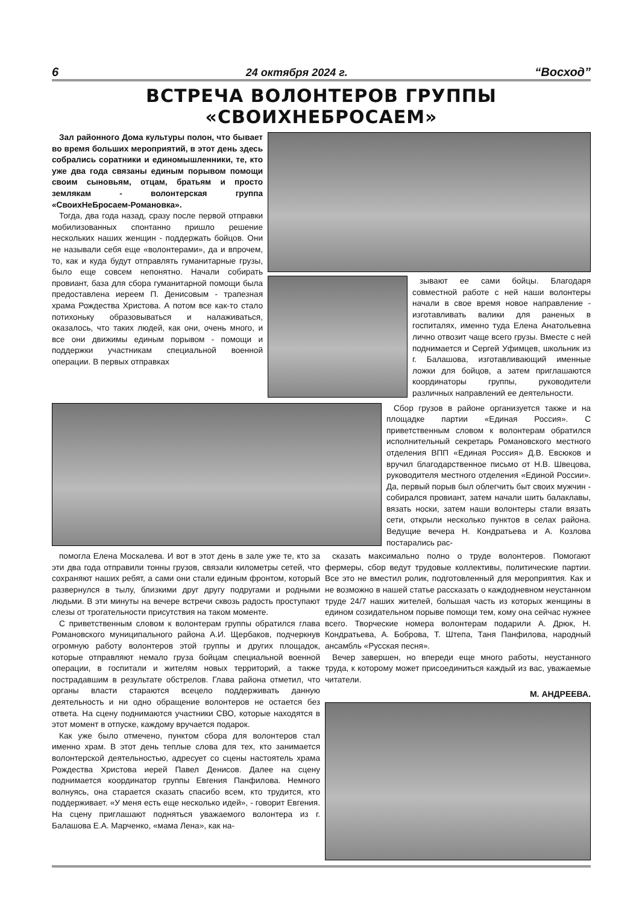6 24 октября 2024 г. “Восход”
ВСТРЕЧА ВОЛОНТЕРОВ ГРУППЫ «СВОИХНЕБРОСАЕМ»
Зал районного Дома культуры полон, что бывает во время больших мероприятий, в этот день здесь собрались соратники и единомышленники, те, кто уже два года связаны единым порывом помощи своим сыновьям, отцам, братьям и просто землякам - волонтерская группа «СвоихНеБросаем-Романовка».
Тогда, два года назад, сразу после первой отправки мобилизованных спонтанно пришло решение нескольких наших женщин - поддержать бойцов. Они не называли себя еще «волонтерами», да и впрочем, то, как и куда будут отправлять гуманитарные грузы, было еще совсем непонятно. Начали собирать провиант, база для сбора гуманитарной помощи была предоставлена иереем П. Денисовым - трапезная храма Рождества Христова. А потом все как-то стало потихоньку образовываться и налаживаться, оказалось, что таких людей, как они, очень много, и все они движимы единым порывом - помощи и поддержки участникам специальной военной операции. В первых отправках
зывают ее сами бойцы. Благодаря совместной работе с ней наши волонтеры начали в свое время новое направление - изготавливать валики для раненых в госпиталях, именно туда Елена Анатольевна лично отвозит чаще всего грузы. Вместе с ней поднимается и Сергей Уфимцев, школьник из г. Балашова, изготавливающий именные ложки для бойцов, а затем приглашаются координаторы группы, руководители различных направлений ее деятельности.
Сбор грузов в районе организуется также и на площадке партии «Единая Россия». С приветственным словом к волонтерам обратился исполнительный секретарь Романовского местного отделения ВПП «Единая Россия» Д.В. Евсюков и вручил благодарственное письмо от Н.В. Швецова, руководителя местного отделения «Единой России». Да, первый порыв был облегчить быт своих мужчин - собирался провиант, затем начали шить балаклавы, вязать носки, затем наши волонтеры стали вязать сети, открыли несколько пунктов в селах района. Ведущие вечера Н. Кондратьева и А. Козлова постарались рас-
помогла Елена Москалева. И вот в этот день в зале уже те, кто за эти два года отправили тонны грузов, связали километры сетей, что сохраняют наших ребят, а сами они стали единым фронтом, который развернулся в тылу, близкими друг другу подругами и родными людьми. В эти минуты на вечере встречи сквозь радость проступают слезы от трогательности присутствия на таком моменте.
С приветственным словом к волонтерам группы обратился глава Романовского муниципального района А.И. Щербаков, подчеркнув огромную работу волонтеров этой группы и других площадок, которые отправляют немало груза бойцам специальной военной операции, в госпитали и жителям новых территорий, а также пострадавшим в результате обстрелов. Глава района отметил, что органы власти стараются всецело поддерживать данную деятельность и ни одно обращение волонтеров не остается без ответа. На сцену поднимаются участники СВО, которые находятся в этот момент в отпуске, каждому вручается подарок.
Как уже было отмечено, пунктом сбора для волонтеров стал именно храм. В этот день теплые слова для тех, кто занимается волонтерской деятельностью, адресует со сцены настоятель храма Рождества Христова иерей Павел Денисов. Далее на сцену поднимается координатор группы Евгения Панфилова. Немного волнуясь, она старается сказать спасибо всем, кто трудится, кто поддерживает. «У меня есть еще несколько идей», - говорит Евгения. На сцену приглашают подняться уважаемого волонтера из г. Балашова Е.А. Марченко, «мама Лена», как на-
сказать максимально полно о труде волонтеров. Помогают фермеры, сбор ведут трудовые коллективы, политические партии. Все это не вместил ролик, подготовленный для мероприятия. Как и не возможно в нашей статье рассказать о каждодневном неустанном труде 24/7 наших жителей, большая часть из которых женщины в едином созидательном порыве помощи тем, кому она сейчас нужнее всего. Творческие номера волонтерам подарили А. Дрюк, Н. Кондратьева, А. Боброва, Т. Штепа, Таня Панфилова, народный ансамбль «Русская песня».
Вечер завершен, но впереди еще много работы, неустанного труда, к которому может присоединиться каждый из вас, уважаемые читатели.
М. АНДРЕЕВА.